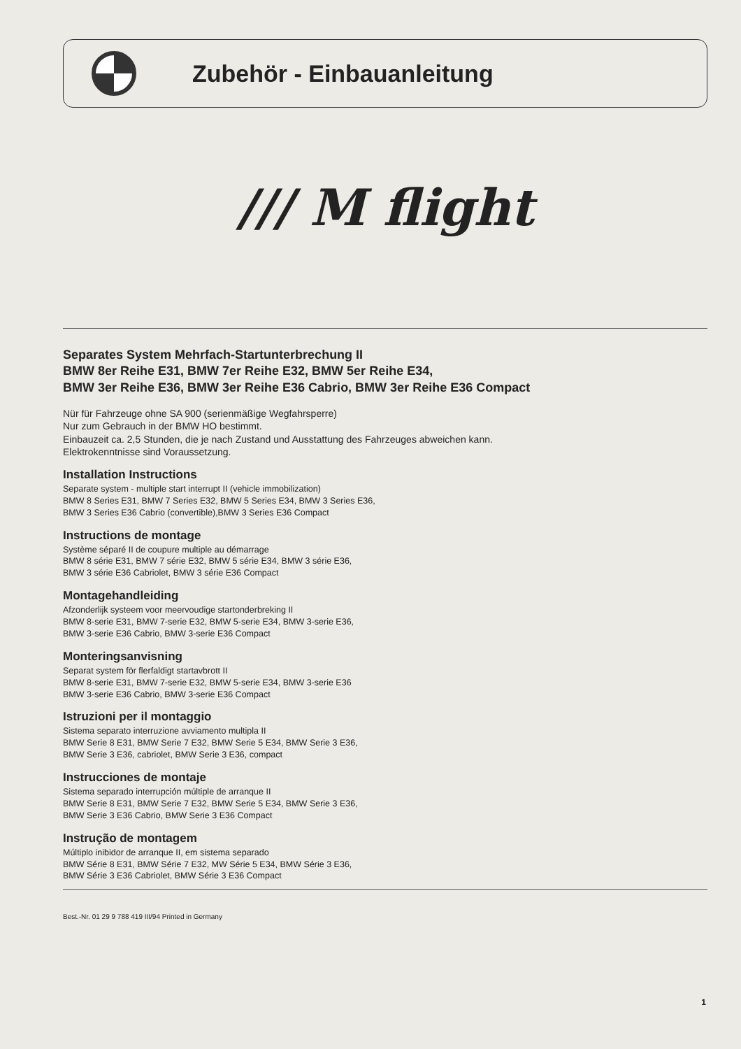Zubehör - Einbauanleitung
/// M flight
Separates System Mehrfach-Startunterbrechung II
BMW 8er Reihe E31, BMW 7er Reihe E32, BMW 5er Reihe E34,
BMW 3er Reihe E36, BMW 3er Reihe E36 Cabrio, BMW 3er Reihe E36 Compact
Nür für Fahrzeuge ohne SA 900 (serienmäßige Wegfahrsperre)
Nur zum Gebrauch in der BMW HO bestimmt.
Einbauzeit ca. 2,5 Stunden, die je nach Zustand und Ausstattung des Fahrzeuges abweichen kann.
Elektrokenntnisse sind Voraussetzung.
Installation Instructions
Separate system - multiple start interrupt II (vehicle immobilization)
BMW 8 Series E31, BMW 7 Series E32, BMW 5 Series E34, BMW 3 Series E36,
BMW 3 Series E36 Cabrio (convertible),BMW 3 Series E36 Compact
Instructions de montage
Système séparé II de coupure multiple au démarrage
BMW 8 série E31, BMW 7 série E32, BMW 5 série E34, BMW 3 série E36,
BMW 3 série E36 Cabriolet, BMW 3 série E36 Compact
Montagehandleiding
Afzonderlijk systeem voor meervoudige startonderbreking II
BMW 8-serie E31, BMW 7-serie E32, BMW 5-serie E34, BMW 3-serie E36,
BMW 3-serie E36 Cabrio, BMW 3-serie E36 Compact
Monteringsanvisning
Separat system för flerfaldigt startavbrott II
BMW 8-serie E31, BMW 7-serie E32, BMW 5-serie E34, BMW 3-serie E36
BMW 3-serie E36 Cabrio, BMW 3-serie E36 Compact
Istruzioni per il montaggio
Sistema separato interruzione avviamento multipla II
BMW Serie 8 E31, BMW Serie 7 E32, BMW Serie 5 E34, BMW Serie 3 E36,
BMW Serie 3 E36, cabriolet, BMW Serie 3 E36, compact
Instrucciones de montaje
Sistema separado interrupción múltiple de arranque II
BMW Serie 8 E31, BMW Serie 7 E32, BMW Serie 5 E34, BMW Serie 3 E36,
BMW Serie 3 E36 Cabrio, BMW Serie 3 E36 Compact
Instrução de montagem
Múltiplo inibidor de arranque II, em sistema separado
BMW Série 8 E31, BMW Série 7 E32, MW Série 5 E34, BMW Série 3 E36,
BMW Série 3 E36 Cabriolet, BMW Série 3 E36 Compact
Best.-Nr. 01 29 9 788 419 III/94 Printed in Germany
1